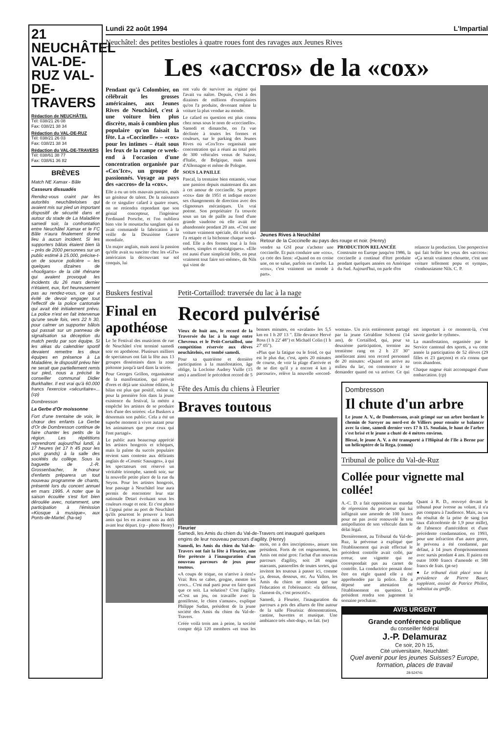21 NEUCHÂTEL VAL-DE-RUZ VAL-DE-TRAVERS
Rédaction de NEUCHÂTEL
Tél: 038/21 26 08
Fax: 038/21 38 34
Rédaction du VAL-DE-RUZ
Tél: 038/21 26 03
Fax: 038/21 38 34
Rédaction du VAL-DE-TRAVERS
Tél: 038/61 38 77
Fax: 038/61 36 82
BRÈVES
Match NE Xamax - Bâle
Casseurs dissuadés
Rendez-vous craint par les autorités neuchâteloises qui avaient mis sur pied un important dispositif de sécurité dans et autour du stade de La Maladière samedi soir, la confrontation entre Neuchâtel Xamax et le FC Bâle n'aura finalement donné lieu à aucun incident. Si les supporters bâlois étaient bien là – près de 2000 personnes sur un public estimé à 15.000, précise-t-on de source policière – les quelques dizaines de «hooligans» de la cité rhénane qui avaient provoqué les incidents du 26 mars dernier n'étaient, eux, fort heureusement pas au rendez-vous, ce qui a évité de devoir engager tout l'effectif de la police cantonale qui avait été initialement prévu. La police n'est en fait intervenue qu'une seule fois, vers 22 h 30, pour calmer un supporter bâlois qui passait sur un panneau de signalisation sa déception du match perdu par son équipe. Si les aléas du calendrier sportif devaient remettre les deux équipes en présence à La Maladière, le dispositif prévu hier ne serait que partiellement remis sur pied, nous a précisé le conseiller communal Didier Burkhalter. Il est vrai qu'à 60.000 francs l'exercice «sécuritaire»... (cp)
Dombresson
La Gerbe d'Or moissonne
Fort d'une trentaine de voix, le chœur des enfants La Gerbe d'Or de Dombresson continue de faire chanter les petits de la région. Les répétitions reprendront aujourd'hui lundi, à 17 heures (et 17 h 45 pour les plus grands) à la salle des sociétés du collège. Sous la baguette de J.-R. Grossenbacher, le chœur d'enfants préparera un tout nouveau programme de chants, présenté lors du concert annuel en mars 1995. A noter que la saison écoulée s'est fort bien déroulée avec, notamment, une participation à l'émission «Kiosque à musique», aux Ponts-de-Martel. (ha-se)
Lundi 22 août 1994 L'Impartial
Neuchâtel: des petites bestioles à quatre roues font des ravages aux Jeunes Rives
Les «accros» de la «cox»
Pendant qu'à Colombier, on célébrait les grosses américaines, aux Jeunes Rives de Neuchâtel, c'est à une voiture bien plus discrète, mais ô combien plus populaire qu'on faisait la fête. La «Coccinelle» – «cox» pour les intimes – était sous les feux de la rampe ce week-end à l'occasion d'une concentration organisée par «Cox'Ice», un groupe de passionnés. Voyage au pays des «accros» de la «cox».
Elle a eu un très mauvais parrain, mais un géniteur de talent. De la naissance de ce singulier cafard à quatre roues, on ne retiendra cependant que son génial concepteur, l'ingénieur Ferdinand Porsche, et l'on oubliera bien vite le moustachu sanglant qui en avait commandé la fabrication à la veille de la Deuxième Guerre mondiale.
Un major anglais, mais aussi la passion qu'elle avait su susciter chez les «GI's» américains la découvrant sur sol conquis, lui
ont valu de survivre au régime qui l'avait vu naître. Depuis, c'est à des dizaines de millions d'exemplaires qu'on l'a produite, devenant même la voiture la plus vendue au monde.
Le cafard en question est plus connu chez nous sous le nom de «coccinelle». Samedi et dimanche, on l'a vue déclinée à toutes les formes et couleurs, sur le parking des Jeunes Rives où «Cox'Ice» organisait une concentration qui a réuni au total près de 300 véhicules venus de Suisse, d'Italie, de Belgique, mais aussi d'Allemagne et même de Pologne.
SOUS LA PAILLE
Pascal, la trentaine bien entamée, voue une passion depuis maintenant dix ans à cet amour de coccinelle. Sa propre «cox» date de 1951 et indique encore ses changements de direction avec des clignoteurs mécaniques. Un vrai poème. Son propriétaire l'a trouvée sous un tas de paille au fond d'une grande vaudoise où elle avait été abandonnée pendant 20 ans. «C'est une voiture vraiment spéciale, dit celui qui l'a retapée et la bichonne chaque week-end. Elle a des formes tout à la fois sobres, simples et nostalgiques». «Elle est aussi d'une simplicité folle, on peut vraiment tout faire soi-même», dit Nils qui vient de
Jeunes Rives à Neuchâtel
Retour de la Coccinelle au pays des rouge et noir. (Henry)
vendre sa GSI pour s'acheter une coccinelle. Et puis conduire une «cox», ça crée des liens: «Quand on en croise une, on se salue, parfois on s'arrête. La «cox», c'est vraiment un monde à part».
PRODUCTION RELANCÉE
Construite en Europe jusqu'en 1986, la coccinelle a continué d'être produite pendant quelques années en Amérique du Sud. Aujourd'hui, on parle d'en
relancer la production. Une perspective qui fait briller les yeux des «accros»: «Ça serait vraiment chouette, c'est une voiture tellement popu et sympa», s'enthousiasme Nils. C. P.
Buskers festival
Final en apothéose
Le 5e Festival des musiciens de rue de Neuchâtel s'est terminé samedi soir en apothéose. Plusieurs milliers de spectateurs ont fait la fête aux 13 groupes disséminés dans la zone piétonne jusqu'à tard dans la soirée.
Pour Georges Grillon, organisateur de la manifestation, qui prévoit d'ores et déjà une sixième édition, le bilan est plus que positif, même si, pour la première fois dans la jeune existence du festival, la météo a empêché les artistes de se produire lors d'une des soirées: «Le Buskers a désormais son public. Cela a été un superbe moment à vivre autant pour les animateurs que pour ceux qui l'ont partagé».
Le public aura beaucoup apprécié les artistes hongrois et tchèques, mais la palme du succès populaire revient sans conteste aux délirants anglais de «Cosmic Sausages», à qui les spectateurs ont réservé un véritable triomphe, samedi soir, sur la nouvelle petite place de la rue du Seyon. Pour les artistes hongrois, leur passage à Neuchâtel leur aura permis de rencontrer leur star nationale Detari évoluant sous les couleurs rouge et noir. Et c'est photo à l'appui prise au port de Neuchâtel qu'ils pourront le prouver à leurs amis qui les en avaient mis au défi avant leur départ. (cp - photo Henry)
Petit-Cortaillod: traversée du lac à la nage
Record pulvérisé
Vieux de huit ans, le record de la Traversée du lac à la nage entre Chevroux et le Petit-Cortaillod, une compétition réservée aux élèves neuchâtelois, est tombé samedi.
Pour sa quatrième et dernière participation à la manifestation, âge oblige, la Locloise Audrey Vuille (15 ans) a amélioré le précédent record de 5 bonnes minutes, en «avalant» les 5,5 km en 1 h 20' 13 ". Elle devance Hervé Ross (1 h 22' 48") et Michaël Colin (1 h 27' 05").
«Plus que la fatigue ou le froid, ce qui est le plus dur, c'est, après 20 minutes de course, de voir la plage d'arrivée et de se dire qu'il y a encore 4 km à parcourir», relève la nouvelle «record-woman». Un avis entièrement partagé par la jeune Géraldine Schoeni (14 ans), de Cortaillod, qui, pour sa deuxième participation, termine au trentième rang en 2 h 23' 30" améliorant ainsi son record personnel de 20 minutes: «Quand on arrive au milieu du lac, on commence à se demander quand on va arriver. Ce qui est important à ce moment-là, c'est savoir garder le rythme».
La manifestation, organisée par le Service cantonal des sports, a vu cette année la participation de 52 élèves (29 filles et 23 garçons) et n'a connu que trois abandons.
Chaque nageur était accompagné d'une embarcation. (cp)
Fête des Amis du chiens à Fleurier
Braves toutous
Fleurier
Samedi, les Amis du chien du Val-de-Travers ont inauguré quelques engins de leur nouveau parcours d'agility. (Henry)
Samedi, les Amis du chien du Val-de-Travers ont fait la fête à Fleurier, une fête prétexte à l'inauguration d'un nouveau parcours de jeux pour toutous.
«A coups de trique, on n'arrive à rien!» Vrai: Rex se cabre, grogne, montre les crocs... C'est mal parti pour en faire quoi que ce soit. La solution? C'est l'agility. «C'est un jeu, on travaille avec la gentillesse, le chien s'amuse», explique Philippe Sudan, président de la jeune société des Amis du chien du Val-de-Travers.
Créée voilà trois ans à peine, la société compte déjà 120 membres «et tous les mois, on a des inscriptions», assure son président. Forts de cet engouement, les Amis ont misé gros: l'achat d'un nouveau parcours d'agility, soit 28 engins marrants, passerelles de toutes sortes, qui invitent les toutous à passer ici, comme ça, dessus, dessous, etc. Au Vallon, les Amis du chien ne misent que sur l'éducation et l'obéissance: «la défense, clament-ils, c'est proscrit!».
Samedi, à Fleurier, l'inauguration du parcours a pris des allures de fête autour de la salle Fleurisia: démonstrations, cantine, buvettes et musique. Une ambiance très «hot-dog», en fait. (se)
Dombresson
Il chute d'un arbre
Le jeune A. V., de Dombresson, avait grimpé sur un arbre bordant le chemin de Sareyer au nord-est de Villiers pour ensuite se balancer avec la cime, samedi dernier vers 17 h 15. Soudain, le haut de l'arbre s'est brisé et le jeune a chuté de 4 mètres environ.
Blessé, le jeune A. V. a été transporté à l'Hôpital de l'Ile à Berne par un hélicoptère de la Rega. (comm)
Tribunal de police du Val-de-Ruz
Collée pour vignette mal collée!
A.-C. D. a fait opposition au mandat de répression du procureur qui lui infligeait une amende de 100 francs pour ne pas avoir renouvelé le test antipollution de son véhicule dans le délai légal.
Dernièrement, au Tribunal du Val-de-Ruz, la prévenue a expliqué que l'établissement qui avait effectué le précédent contrôle avait collé, par erreur, une vignette qui ne correspondait pas au carnet de contrôle. La conductrice pensait donc être en règle quand elle a été appréhendée par la police. Elle a déposé une attestation de l'établissement en question. Le président rendra son jugement la semaine prochaine.
Quant à R. D., renvoyé devant le tribunal pour ivresse au volant, il n'a pas comparu à l'audience. Mais, au vu du résultat de la prise de sang (un taux d'alcoolémie de 1,9 pour mille), de l'absence d'antécédent et d'une précédente condamnation, en 1993, pour une infraction d'un autre genre, le prévenu a été condamné, par défaut, à 14 jours d'emprisonnement avec sursis pendant 4 ans. Il paiera en outre 1000 francs d'amende et 580 francs de frais. (pt-se)
● Le tribunal était placé sous la présidence de Pierre Bauer, suppléant, assisté de Patrice Phillot, substitut au greffe.
AVIS URGENT
Grande conférence publique
du conseiller fédéral
J.-P. Delamuraz
Ce soir, 20 h 15,
Cité universitaire, Neuchâtel:
Quel avenir pour les jeunes Suisses? Europe, formation, places de travail
28-524741